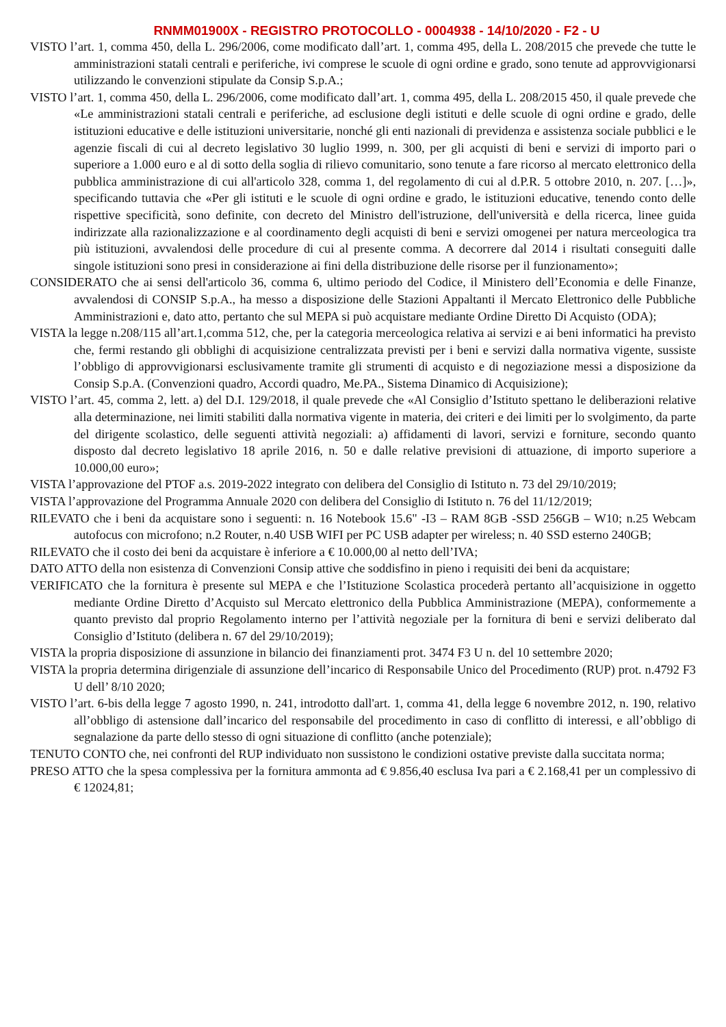RNMM01900X - REGISTRO PROTOCOLLO - 0004938 - 14/10/2020 - F2 - U
VISTO l’art. 1, comma 450, della L. 296/2006, come modificato dall’art. 1, comma 495, della L. 208/2015 che prevede che tutte le amministrazioni statali centrali e periferiche, ivi comprese le scuole di ogni ordine e grado, sono tenute ad approvvigionarsi utilizzando le convenzioni stipulate da Consip S.p.A.;
VISTO l’art. 1, comma 450, della L. 296/2006, come modificato dall’art. 1, comma 495, della L. 208/2015 450, il quale prevede che «Le amministrazioni statali centrali e periferiche, ad esclusione degli istituti e delle scuole di ogni ordine e grado, delle istituzioni educative e delle istituzioni universitarie, nonché gli enti nazionali di previdenza e assistenza sociale pubblici e le agenzie fiscali di cui al decreto legislativo 30 luglio 1999, n. 300, per gli acquisti di beni e servizi di importo pari o superiore a 1.000 euro e al di sotto della soglia di rilievo comunitario, sono tenute a fare ricorso al mercato elettronico della pubblica amministrazione di cui all'articolo 328, comma 1, del regolamento di cui al d.P.R. 5 ottobre 2010, n. 207. […]», specificando tuttavia che «Per gli istituti e le scuole di ogni ordine e grado, le istituzioni educative, tenendo conto delle rispettive specificità, sono definite, con decreto del Ministro dell'istruzione, dell'università e della ricerca, linee guida indirizzate alla razionalizzazione e al coordinamento degli acquisti di beni e servizi omogenei per natura merceologica tra più istituzioni, avvalendosi delle procedure di cui al presente comma. A decorrere dal 2014 i risultati conseguiti dalle singole istituzioni sono presi in considerazione ai fini della distribuzione delle risorse per il funzionamento»;
CONSIDERATO che ai sensi dell'articolo 36, comma 6, ultimo periodo del Codice, il Ministero dell’Economia e delle Finanze, avvalendosi di CONSIP S.p.A., ha messo a disposizione delle Stazioni Appaltanti il Mercato Elettronico delle Pubbliche Amministrazioni e, dato atto, pertanto che sul MEPA si può acquistare mediante Ordine Diretto Di Acquisto (ODA);
VISTA la legge n.208/115 all’art.1,comma 512, che, per la categoria merceologica relativa ai servizi e ai beni informatici ha previsto che, fermi restando gli obblighi di acquisizione centralizzata previsti per i beni e servizi dalla normativa vigente, sussiste l’obbligo di approvvigionarsi esclusivamente tramite gli strumenti di acquisto e di negoziazione messi a disposizione da Consip S.p.A. (Convenzioni quadro, Accordi quadro, Me.PA., Sistema Dinamico di Acquisizione);
VISTO l’art. 45, comma 2, lett. a) del D.I. 129/2018, il quale prevede che «Al Consiglio d’Istituto spettano le deliberazioni relative alla determinazione, nei limiti stabiliti dalla normativa vigente in materia, dei criteri e dei limiti per lo svolgimento, da parte del dirigente scolastico, delle seguenti attività negoziali: a) affidamenti di lavori, servizi e forniture, secondo quanto disposto dal decreto legislativo 18 aprile 2016, n. 50 e dalle relative previsioni di attuazione, di importo superiore a 10.000,00 euro»;
VISTA l’approvazione del PTOF a.s. 2019-2022 integrato con delibera del Consiglio di Istituto n. 73 del 29/10/2019;
VISTA l’approvazione del Programma Annuale 2020 con delibera del Consiglio di Istituto n. 76 del 11/12/2019;
RILEVATO che i beni da acquistare sono i seguenti: n. 16 Notebook 15.6" -I3 – RAM 8GB -SSD 256GB – W10; n.25 Webcam autofocus con microfono; n.2 Router, n.40 USB WIFI per PC USB adapter per wireless; n. 40 SSD esterno 240GB;
RILEVATO che il costo dei beni da acquistare è inferiore a € 10.000,00 al netto dell’IVA;
DATO ATTO della non esistenza di Convenzioni Consip attive che soddisfino in pieno i requisiti dei beni da acquistare;
VERIFICATO che la fornitura è presente sul MEPA e che l’Istituzione Scolastica procederà pertanto all’acquisizione in oggetto mediante Ordine Diretto d’Acquisto sul Mercato elettronico della Pubblica Amministrazione (MEPA), conformemente a quanto previsto dal proprio Regolamento interno per l’attività negoziale per la fornitura di beni e servizi deliberato dal Consiglio d’Istituto (delibera n. 67 del 29/10/2019);
VISTA la propria disposizione di assunzione in bilancio dei finanziamenti prot. 3474 F3 U n. del 10 settembre 2020;
VISTA la propria determina dirigenziale di assunzione dell’incarico di Responsabile Unico del Procedimento (RUP) prot. n.4792 F3 U dell’ 8/10 2020;
VISTO l’art. 6-bis della legge 7 agosto 1990, n. 241, introdotto dall'art. 1, comma 41, della legge 6 novembre 2012, n. 190, relativo all’obbligo di astensione dall’incarico del responsabile del procedimento in caso di conflitto di interessi, e all’obbligo di segnalazione da parte dello stesso di ogni situazione di conflitto (anche potenziale);
TENUTO CONTO che, nei confronti del RUP individuato non sussistono le condizioni ostative previste dalla succitata norma;
PRESO ATTO che la spesa complessiva per la fornitura ammonta ad € 9.856,40 esclusa Iva pari a € 2.168,41 per un complessivo di € 12024,81;